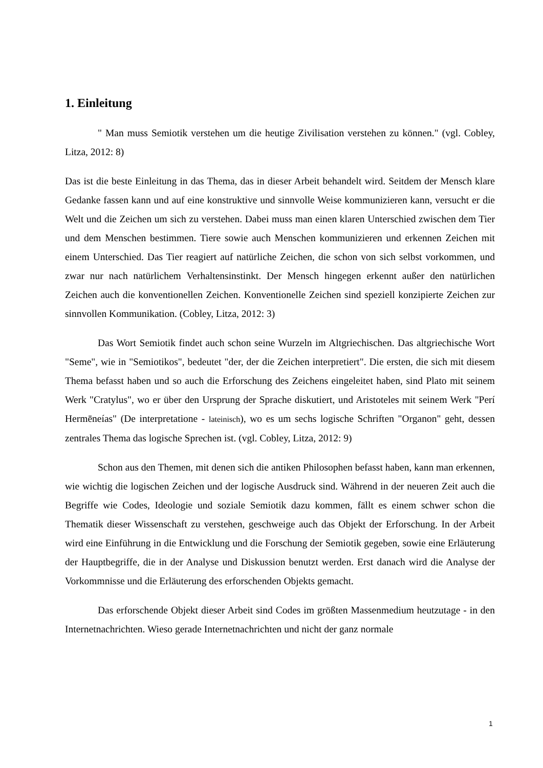1. Einleitung
" Man muss Semiotik verstehen um die heutige Zivilisation verstehen zu können." (vgl. Cobley, Litza, 2012: 8)
Das ist die beste Einleitung in das Thema, das in dieser Arbeit behandelt wird. Seitdem der Mensch klare Gedanke fassen kann und auf eine konstruktive und sinnvolle Weise kommunizieren kann, versucht er die Welt und die Zeichen um sich zu verstehen. Dabei muss man einen klaren Unterschied zwischen dem Tier und dem Menschen bestimmen. Tiere sowie auch Menschen kommunizieren und erkennen Zeichen mit einem Unterschied. Das Tier reagiert auf natürliche Zeichen, die schon von sich selbst vorkommen, und zwar nur nach natürlichem Verhaltensinstinkt. Der Mensch hingegen erkennt außer den natürlichen Zeichen auch die konventionellen Zeichen. Konventionelle Zeichen sind speziell konzipierte Zeichen zur sinnvollen Kommunikation. (Cobley, Litza, 2012: 3)
Das Wort Semiotik findet auch schon seine Wurzeln im Altgriechischen. Das altgriechische Wort "Seme", wie in "Semiotikos", bedeutet "der, der die Zeichen interpretiert". Die ersten, die sich mit diesem Thema befasst haben und so auch die Erforschung des Zeichens eingeleitet haben, sind Plato mit seinem Werk "Cratylus", wo er über den Ursprung der Sprache diskutiert, und Aristoteles mit seinem Werk "Perí Hermēneías" (De interpretatione - lateinisch), wo es um sechs logische Schriften "Organon" geht, dessen zentrales Thema das logische Sprechen ist. (vgl. Cobley, Litza, 2012: 9)
Schon aus den Themen, mit denen sich die antiken Philosophen befasst haben, kann man erkennen, wie wichtig die logischen Zeichen und der logische Ausdruck sind. Während in der neueren Zeit auch die Begriffe wie Codes, Ideologie und soziale Semiotik dazu kommen, fällt es einem schwer schon die Thematik dieser Wissenschaft zu verstehen, geschweige auch das Objekt der Erforschung. In der Arbeit wird eine Einführung in die Entwicklung und die Forschung der Semiotik gegeben, sowie eine Erläuterung der Hauptbegriffe, die in der Analyse und Diskussion benutzt werden. Erst danach wird die Analyse der Vorkommnisse und die Erläuterung des erforschenden Objekts gemacht.
Das erforschende Objekt dieser Arbeit sind Codes im größten Massenmedium heutzutage - in den Internetnachrichten. Wieso gerade Internetnachrichten und nicht der ganz normale
1